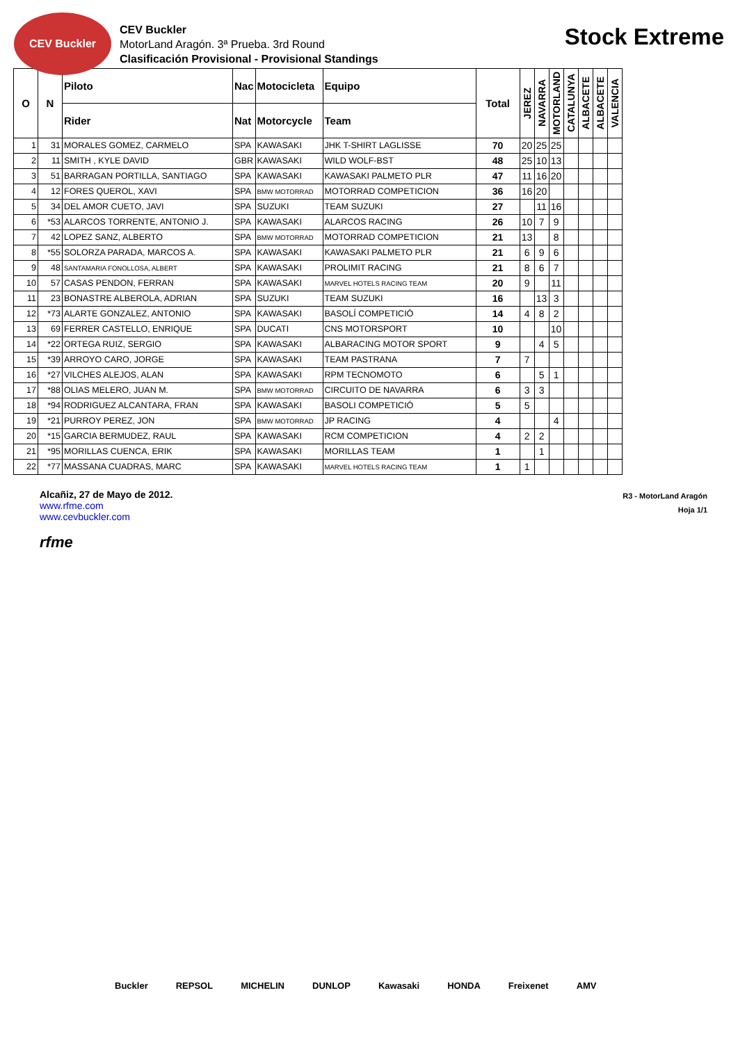CEV Buckler
CEV Buckler
MotorLand Aragón. 3ª Prueba. 3rd Round
Clasificación Provisional - Provisional Standings
Stock Extreme
| O | N | Piloto | Nac | Motocicleta | Equipo | Total | JEREZ | NAVARRA | MOTORLAND | CATALUNYA | ALBACETE | ALBACETE | VALENCIA |
| --- | --- | --- | --- | --- | --- | --- | --- | --- | --- | --- | --- | --- | --- |
| | | Rider | Nat | Motorcycle | Team | | | | | | | | |
| 1 | 31 | MORALES GOMEZ, CARMELO | SPA | KAWASAKI | JHK T-SHIRT LAGLISSE | 70 | 20 | 25 | 25 | | | | |
| 2 | 11 | SMITH , KYLE DAVID | GBR | KAWASAKI | WILD WOLF-BST | 48 | 25 | 10 | 13 | | | | |
| 3 | 51 | BARRAGAN PORTILLA, SANTIAGO | SPA | KAWASAKI | KAWASAKI PALMETO PLR | 47 | 11 | 16 | 20 | | | | |
| 4 | 12 | FORES QUEROL, XAVI | SPA | BMW MOTORRAD | MOTORRAD COMPETICION | 36 | 16 | 20 | | | | | |
| 5 | 34 | DEL AMOR CUETO, JAVI | SPA | SUZUKI | TEAM SUZUKI | 27 | | 11 | 16 | | | | |
| 6 | *53 | ALARCOS TORRENTE, ANTONIO J. | SPA | KAWASAKI | ALARCOS RACING | 26 | 10 | 7 | 9 | | | | |
| 7 | 42 | LOPEZ SANZ, ALBERTO | SPA | BMW MOTORRAD | MOTORRAD COMPETICION | 21 | 13 | | 8 | | | | |
| 8 | *55 | SOLORZA PARADA, MARCOS A. | SPA | KAWASAKI | KAWASAKI PALMETO PLR | 21 | 6 | 9 | 6 | | | | |
| 9 | 48 | SANTAMARIA FONOLLOSA, ALBERT | SPA | KAWASAKI | PROLIMIT RACING | 21 | 8 | 6 | 7 | | | | |
| 10 | 57 | CASAS PENDON, FERRAN | SPA | KAWASAKI | MARVEL HOTELS RACING TEAM | 20 | 9 | | 11 | | | | |
| 11 | 23 | BONASTRE ALBEROLA, ADRIAN | SPA | SUZUKI | TEAM SUZUKI | 16 | | 13 | 3 | | | | |
| 12 | *73 | ALARTE GONZALEZ, ANTONIO | SPA | KAWASAKI | BASOLÍ COMPETICIÓ | 14 | 4 | 8 | 2 | | | | |
| 13 | 69 | FERRER CASTELLO, ENRIQUE | SPA | DUCATI | CNS MOTORSPORT | 10 | | | 10 | | | | |
| 14 | *22 | ORTEGA RUIZ, SERGIO | SPA | KAWASAKI | ALBARACING MOTOR SPORT | 9 | | 4 | 5 | | | | |
| 15 | *39 | ARROYO CARO, JORGE | SPA | KAWASAKI | TEAM PASTRANA | 7 | 7 | | | | | | |
| 16 | *27 | VILCHES ALEJOS, ALAN | SPA | KAWASAKI | RPM TECNOMOTO | 6 | | 5 | 1 | | | | |
| 17 | *88 | OLIAS MELERO, JUAN M. | SPA | BMW MOTORRAD | CIRCUITO DE NAVARRA | 6 | 3 | 3 | | | | | |
| 18 | *94 | RODRIGUEZ ALCANTARA, FRAN | SPA | KAWASAKI | BASOLI COMPETICIÓ | 5 | 5 | | | | | | |
| 19 | *21 | PURROY PEREZ, JON | SPA | BMW MOTORRAD | JP RACING | 4 | | | 4 | | | | |
| 20 | *15 | GARCIA BERMUDEZ, RAUL | SPA | KAWASAKI | RCM COMPETICION | 4 | 2 | 2 | | | | | |
| 21 | *95 | MORILLAS CUENCA, ERIK | SPA | KAWASAKI | MORILLAS TEAM | 1 | | 1 | | | | | |
| 22 | *77 | MASSANA CUADRAS, MARC | SPA | KAWASAKI | MARVEL HOTELS RACING TEAM | 1 | 1 | | | | | | |
Alcañiz, 27 de Mayo de 2012.
www.rfme.com
www.cevbuckler.com
rfme
R3 - MotorLand Aragón
Hoja 1/1
Buckler REPSOL MICHELIN DUNLOP Kawasaki HONDA Freixenet AMV